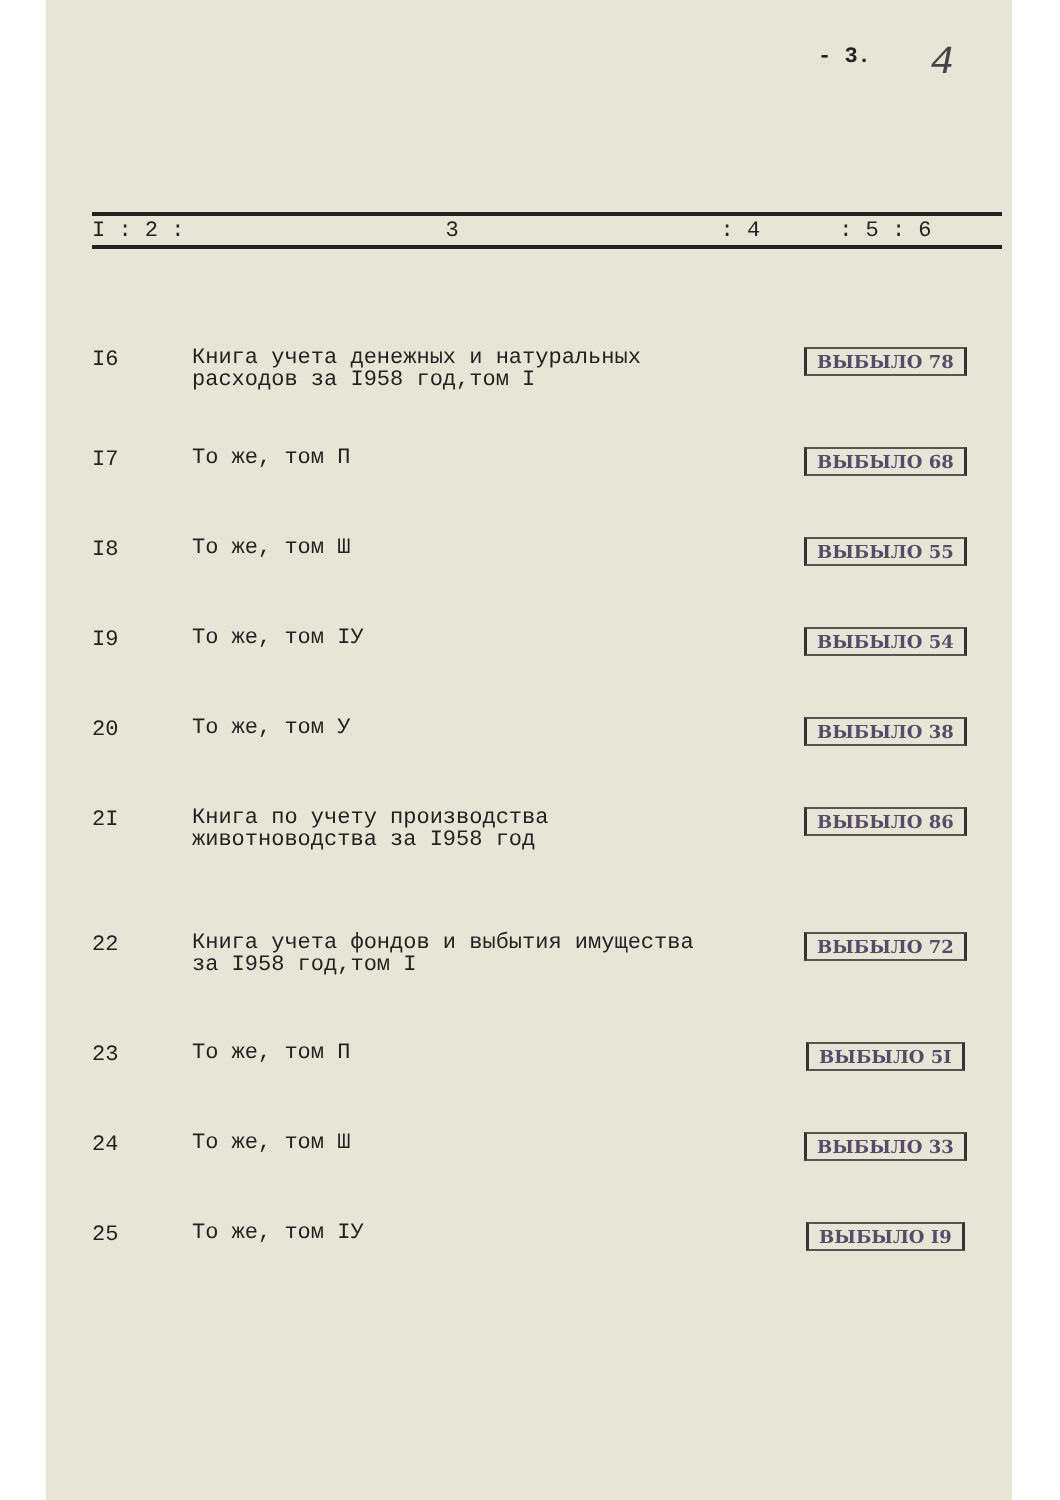- 3. 4
| I : 2 : | 3 | : 4 | : 5 : 6 |
| --- | --- | --- | --- |
| I6 | Книга учета денежных и натуральных расходов за I958 год,том I | | ВЫБЫЛО 78 |
| I7 | То же, том П | | ВЫБЫЛО 68 |
| I8 | То же, том Ш | | ВЫБЫЛО 55 |
| I9 | То же, том IУ | | ВЫБЫЛО 54 |
| 20 | То же, том У | | ВЫБЫЛО 38 |
| 2I | Книга по учету производства животноводства за I958 год | | ВЫБЫЛО 86 |
| 22 | Книга учета фондов и выбытия имущества за I958 год,том I | | ВЫБЫЛО 72 |
| 23 | То же, том П | | ВЫБЫЛО 5I |
| 24 | То же, том Ш | | ВЫБЫЛО 33 |
| 25 | То же, том IУ | | ВЫБЫЛО I9 |